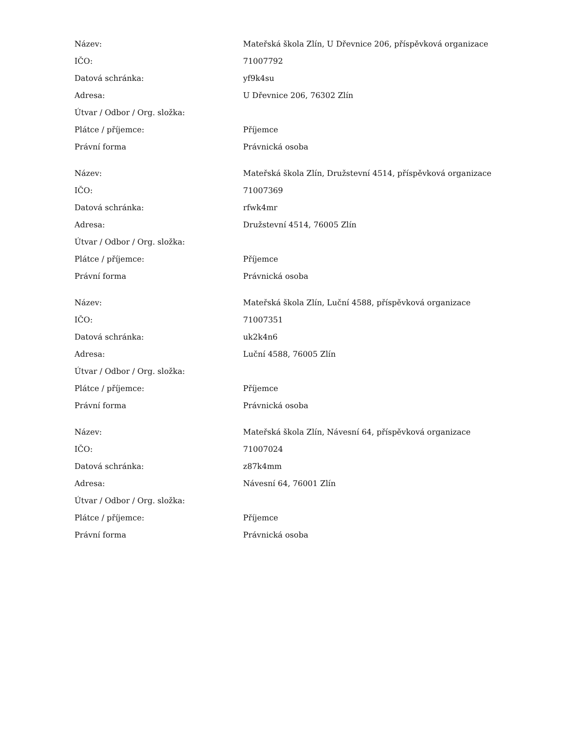| Název: | Mateřská škola Zlín, U Dřevnice 206, příspěvková organizace |
| IČO: | 71007792 |
| Datová schránka: | yf9k4su |
| Adresa: | U Dřevnice 206, 76302 Zlín |
| Útvar / Odbor / Org. složka: | |
| Plátce / příjemce: | Příjemce |
| Právní forma | Právnická osoba |
| Název: | Mateřská škola Zlín, Družstevní 4514, příspěvková organizace |
| IČO: | 71007369 |
| Datová schránka: | rfwk4mr |
| Adresa: | Družstevní 4514, 76005 Zlín |
| Útvar / Odbor / Org. složka: | |
| Plátce / příjemce: | Příjemce |
| Právní forma | Právnická osoba |
| Název: | Mateřská škola Zlín, Luční 4588, příspěvková organizace |
| IČO: | 71007351 |
| Datová schránka: | uk2k4n6 |
| Adresa: | Luční 4588, 76005 Zlín |
| Útvar / Odbor / Org. složka: | |
| Plátce / příjemce: | Příjemce |
| Právní forma | Právnická osoba |
| Název: | Mateřská škola Zlín, Návesní 64, příspěvková organizace |
| IČO: | 71007024 |
| Datová schránka: | z87k4mm |
| Adresa: | Návesní 64, 76001 Zlín |
| Útvar / Odbor / Org. složka: | |
| Plátce / příjemce: | Příjemce |
| Právní forma | Právnická osoba |